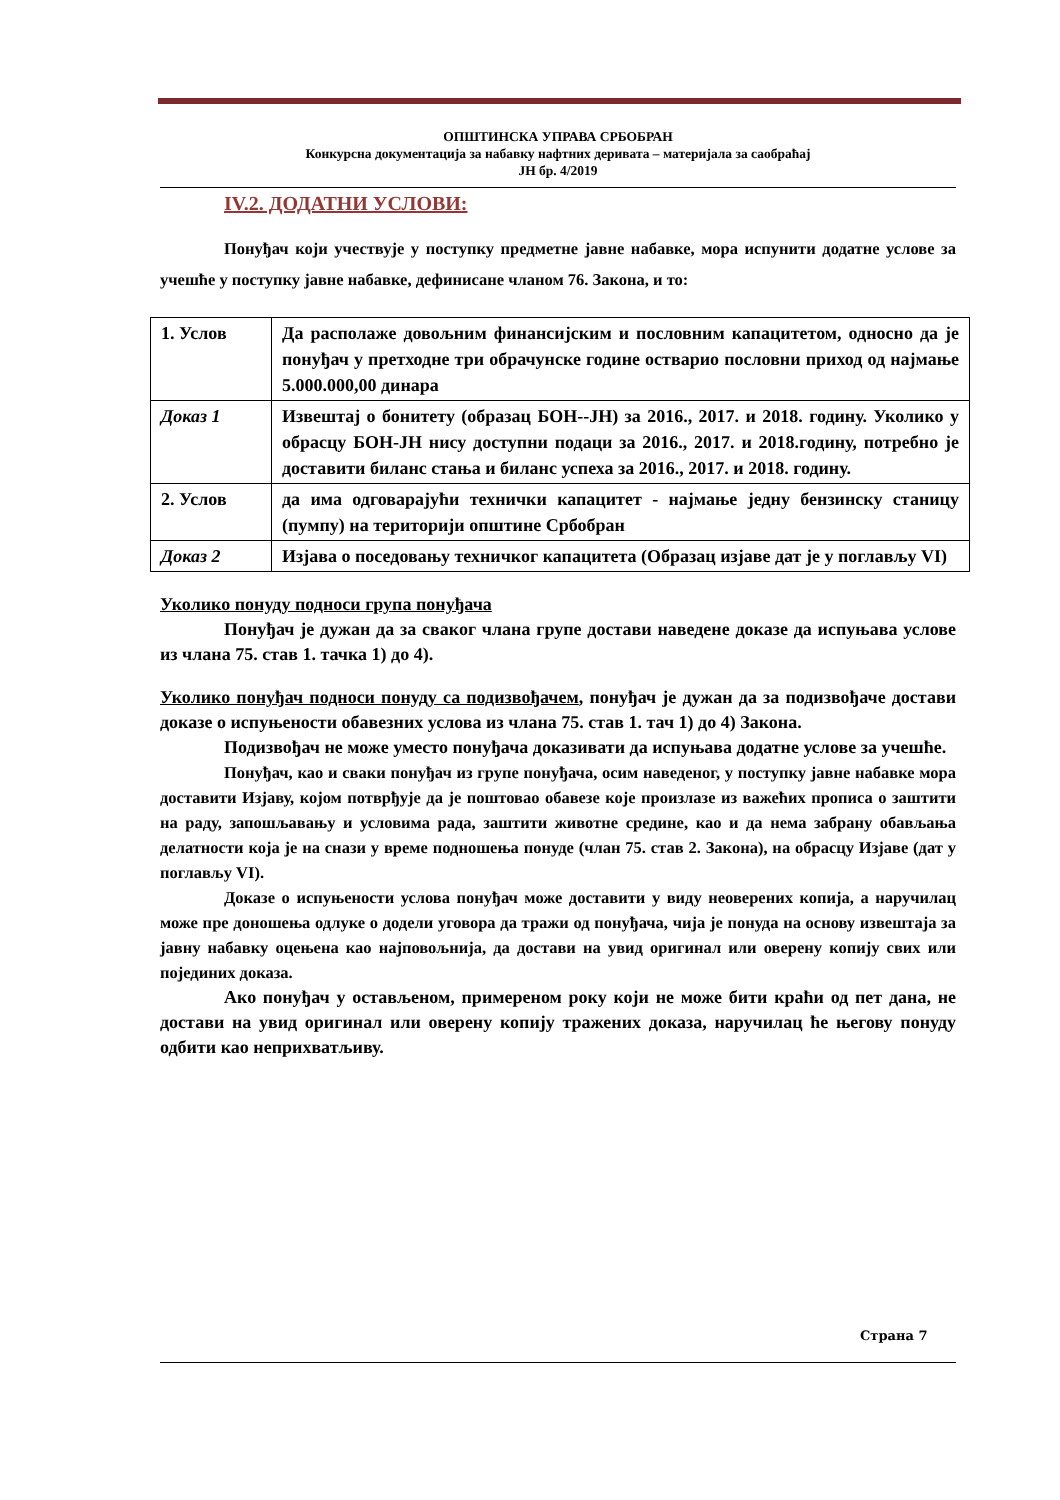ОПШТИНСКА УПРАВА СРБОБРАН
Конкурсна документација за набавку нафтних деривата – материјала за саобраћај
ЈН бр. 4/2019
IV.2. ДОДАТНИ УСЛОВИ:
Понуђач који учествује у поступку предметне јавне набавке, мора испунити додатне услове за учешће у поступку јавне набавке, дефинисане чланом 76. Закона, и то:
| 1. Услов | Да располаже довољним финансијским и пословним капацитетом, односно да је понуђач у претходне три обрачунске године остварио пословни приход од најмање 5.000.000,00 динара |
| Доказ 1 | Извештај о бонитету (образац БОН--ЈН) за 2016., 2017. и 2018. годину. Уколико у обрасцу БОН-ЈН нису доступни подаци за 2016., 2017. и 2018.годину, потребно је доставити биланс стања и биланс успеха за 2016., 2017. и 2018. годину. |
| 2. Услов | да има одговарајући технички капацитет - најмање једну бензинску станицу (пумпу) на територији општине Србобран |
| Доказ 2 | Изјава о поседовању техничког капацитета (Образац изјаве дат је у поглављу VI) |
Уколико понуду подноси група понуђача
Понуђач је дужан да за сваког члана групе достави наведене доказе да испуњава услове из члана 75. став 1. тачка 1) до 4).
Уколико понуђач подноси понуду са подизвођачем, понуђач је дужан да за подизвођаче достави доказе о испуњености обавезних услова из члана 75. став 1. тач 1) до 4) Закона.
Подизвођач не може уместо понуђача доказивати да испуњава додатне услове за учешће.
Понуђач, као и сваки понуђач из групе понуђача, осим наведеног, у поступку јавне набавке мора доставити Изјаву, којом потврђује да је поштовао обавезе које произлазе из важећих прописа о заштити на раду, запошљавању и условима рада, заштити животне средине, као и да нема забрану обављања делатности која је на снази у време подношења понуде (члан 75. став 2. Закона), на обрасцу Изјаве (дат у поглављу VI).
Доказе о испуњености услова понуђач може доставити у виду неоверених копија, а наручилац може пре доношења одлуке о додели уговора да тражи од понуђача, чија је понуда на основу извештаја за јавну набавку оцењена као најповољнија, да достави на увид оригинал или оверену копију свих или појединих доказа.
Ако понуђач у остављеном, примереном року који не може бити краћи од пет дана, не достави на увид оригинал или оверену копију тражених доказа, наручилац ће његову понуду одбити као неприхватљиву.
Страна 7